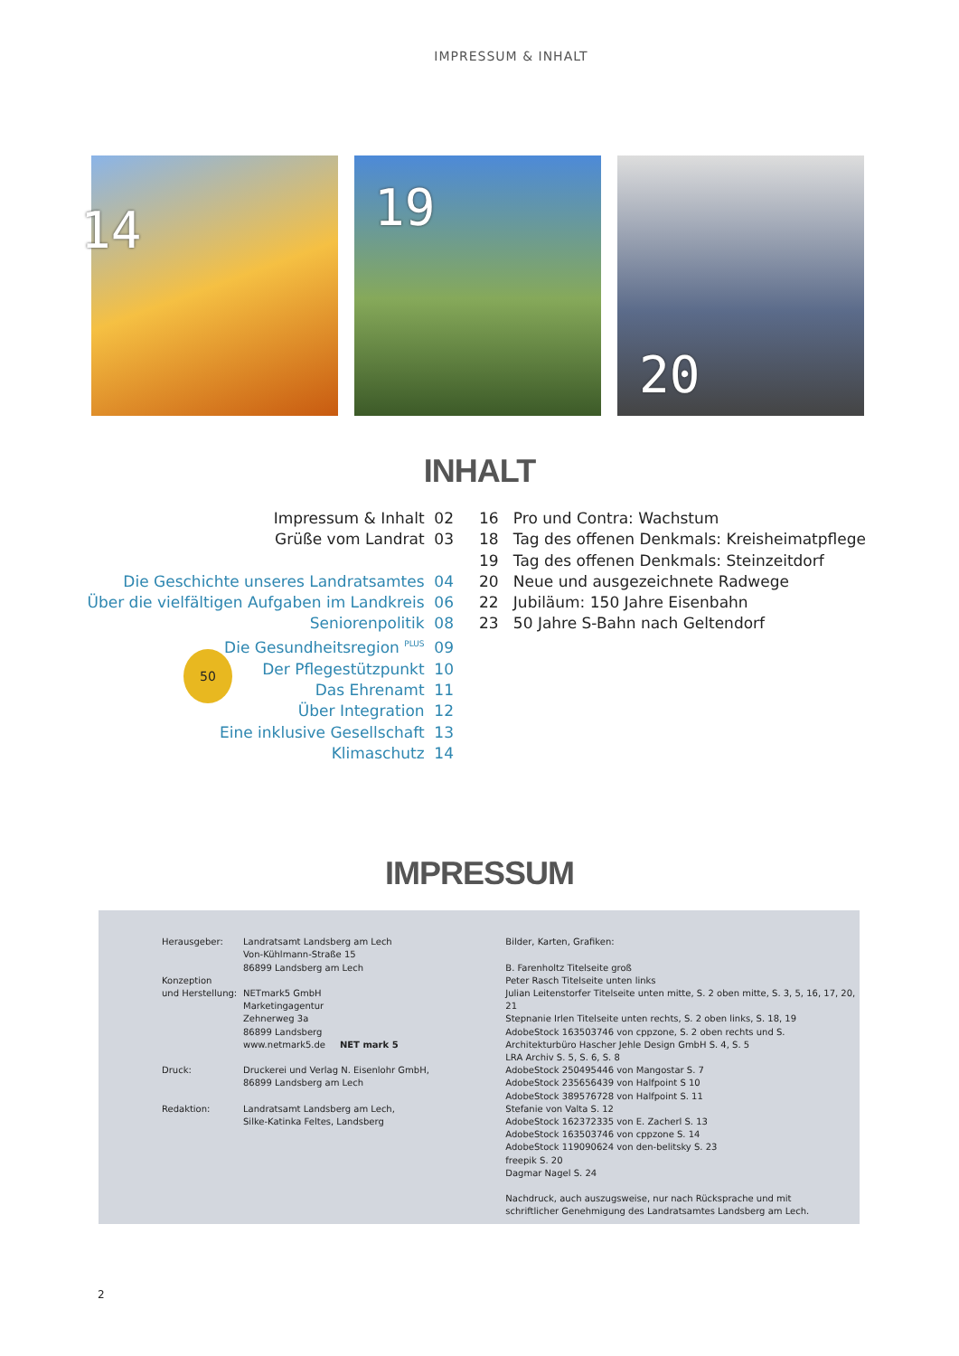IMPRESSUM & INHALT
14
19
20
INHALT
Impressum & Inhalt 02
Grüße vom Landrat 03
Die Geschichte unseres Landratsamtes 04
Über die vielfältigen Aufgaben im Landkreis 06
Seniorenpolitik 08
Die Gesundheitsregion <sup>PLUS</sup> 09
Der Pflegestützpunkt 10
Das Ehrenamt 11
Über Integration 12
Eine inklusive Gesellschaft 13
Klimaschutz 14
16 Pro und Contra: Wachstum
18 Tag des offenen Denkmals: Kreisheimatpflege
19 Tag des offenen Denkmals: Steinzeitdorf
20 Neue und ausgezeichnete Radwege
22 Jubiläum: 150 Jahre Eisenbahn
23 50 Jahre S-Bahn nach Geltendorf
50
IMPRESSUM
| Herausgeber: | Landratsamt Landsberg am Lech Von-Kühlmann-Straße 15 86899 Landsberg am Lech |
| Konzeption und Herstellung: | NETmark5 GmbH Marketingagentur Zehnerweg 3a 86899 Landsberg www.netmark5.de NET mark 5 |
| Druck: | Druckerei und Verlag N. Eisenlohr GmbH, 86899 Landsberg am Lech |
| Redaktion: | Landratsamt Landsberg am Lech, Silke-Katinka Feltes, Landsberg |
Bilder, Karten, Grafiken:
B. Farenholtz Titelseite groß
Peter Rasch Titelseite unten links
Julian Leitenstorfer Titelseite unten mitte, S. 2 oben mitte, S. 3, 5, 16, 17, 20, 21
Stepnanie Irlen Titelseite unten rechts, S. 2 oben links, S. 18, 19
AdobeStock 163503746 von cppzone, S. 2 oben rechts und S.
Architekturbüro Hascher Jehle Design GmbH S. 4, S. 5
LRA Archiv S. 5, S. 6, S. 8
AdobeStock 250495446 von Mangostar S. 7
AdobeStock 235656439 von Halfpoint S 10
AdobeStock 389576728 von Halfpoint S. 11
Stefanie von Valta S. 12
AdobeStock 162372335 von E. Zacherl S. 13
AdobeStock 163503746 von cppzone S. 14
AdobeStock 119090624 von den-belitsky S. 23
freepik S. 20
Dagmar Nagel S. 24
Nachdruck, auch auszugsweise, nur nach Rücksprache und mit
schriftlicher Genehmigung des Landratsamtes Landsberg am Lech.
2